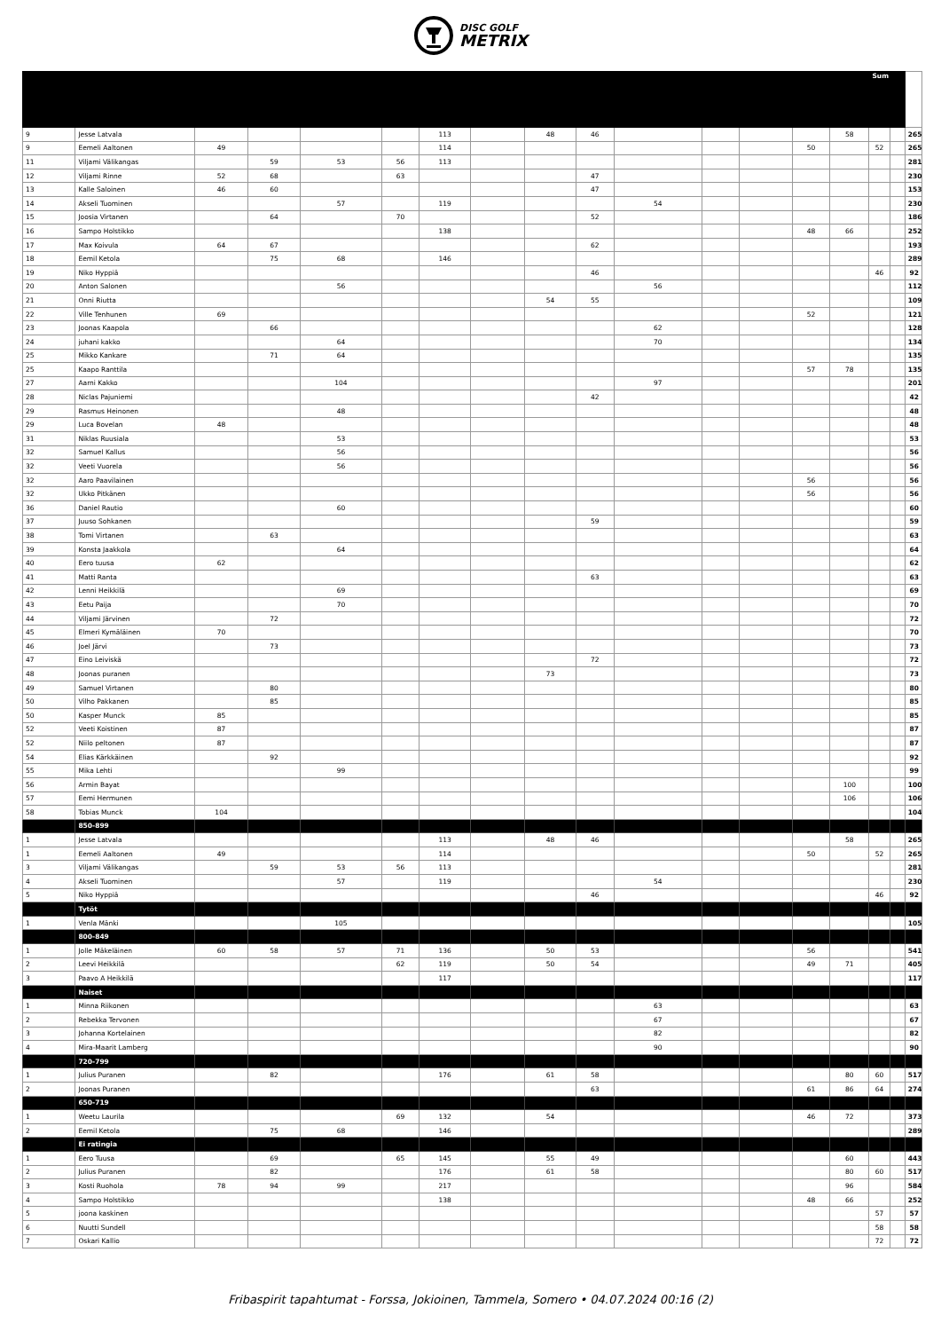DISC GOLF
METRIX
| | | | | | | | | | | | | | | | Sum | | |
| 9 | Jesse Latvala | | | | | 113 | | 48 | 46 | | | | | 58 | | | 265 |
| 9 | Eemeli Aaltonen | 49 | | | | 114 | | | | | | | 50 | | 52 | | 265 |
| 11 | Viljami Välikangas | | 59 | 53 | 56 | 113 | | | | | | | | | | | 281 |
| 12 | Viljami Rinne | 52 | 68 | | 63 | | | | 47 | | | | | | | | 230 |
| 13 | Kalle Saloinen | 46 | 60 | | | | | | 47 | | | | | | | | 153 |
| 14 | Akseli Tuominen | | | 57 | | 119 | | | | 54 | | | | | | | 230 |
| 15 | Joosia Virtanen | | 64 | | 70 | | | | 52 | | | | | | | | 186 |
| 16 | Sampo Holstikko | | | | | 138 | | | | | | | 48 | 66 | | | 252 |
| 17 | Max Koivula | 64 | 67 | | | | | | 62 | | | | | | | | 193 |
| 18 | Eemil Ketola | | 75 | 68 | | 146 | | | | | | | | | | | 289 |
| 19 | Niko Hyppiä | | | | | | | | 46 | | | | | | 46 | | 92 |
| 20 | Anton Salonen | | | 56 | | | | | | 56 | | | | | | | 112 |
| 21 | Onni Riutta | | | | | | | 54 | 55 | | | | | | | | 109 |
| 22 | Ville Tenhunen | 69 | | | | | | | | | | | 52 | | | | 121 |
| 23 | Joonas Kaapola | | 66 | | | | | | | 62 | | | | | | | 128 |
| 24 | juhani kakko | | | 64 | | | | | | 70 | | | | | | | 134 |
| 25 | Mikko Kankare | | 71 | 64 | | | | | | | | | | | | | 135 |
| 25 | Kaapo Ranttila | | | | | | | | | | | | 57 | 78 | | | 135 |
| 27 | Aarni Kakko | | | 104 | | | | | | 97 | | | | | | | 201 |
| 28 | Niclas Pajuniemi | | | | | | | | 42 | | | | | | | | 42 |
| 29 | Rasmus Heinonen | | | 48 | | | | | | | | | | | | | 48 |
| 29 | Luca Bovelan | 48 | | | | | | | | | | | | | | | 48 |
| 31 | Niklas Ruusiala | | | 53 | | | | | | | | | | | | | 53 |
| 32 | Samuel Kallus | | | 56 | | | | | | | | | | | | | 56 |
| 32 | Veeti Vuorela | | | 56 | | | | | | | | | | | | | 56 |
| 32 | Aaro Paavilainen | | | | | | | | | | | | 56 | | | | 56 |
| 32 | Ukko Pitkänen | | | | | | | | | | | | 56 | | | | 56 |
| 36 | Daniel Rautio | | | 60 | | | | | | | | | | | | | 60 |
| 37 | Juuso Sohkanen | | | | | | | | 59 | | | | | | | | 59 |
| 38 | Tomi Virtanen | | 63 | | | | | | | | | | | | | | 63 |
| 39 | Konsta Jaakkola | | | 64 | | | | | | | | | | | | | 64 |
| 40 | Eero tuusa | 62 | | | | | | | | | | | | | | | 62 |
| 41 | Matti Ranta | | | | | | | | 63 | | | | | | | | 63 |
| 42 | Lenni Heikkilä | | | 69 | | | | | | | | | | | | | 69 |
| 43 | Eetu Paija | | | 70 | | | | | | | | | | | | | 70 |
| 44 | Viljami Järvinen | | 72 | | | | | | | | | | | | | | 72 |
| 45 | Elmeri Kymäläinen | 70 | | | | | | | | | | | | | | | 70 |
| 46 | Joel Järvi | | 73 | | | | | | | | | | | | | | 73 |
| 47 | Eino Leiviskä | | | | | | | | 72 | | | | | | | | 72 |
| 48 | Joonas puranen | | | | | | | 73 | | | | | | | | | 73 |
| 49 | Samuel Virtanen | | 80 | | | | | | | | | | | | | | 80 |
| 50 | Vilho Pakkanen | | 85 | | | | | | | | | | | | | | 85 |
| 50 | Kasper Munck | 85 | | | | | | | | | | | | | | | 85 |
| 52 | Veeti Koistinen | 87 | | | | | | | | | | | | | | | 87 |
| 52 | Niilo peltonen | 87 | | | | | | | | | | | | | | | 87 |
| 54 | Elias Kärkkäinen | | 92 | | | | | | | | | | | | | | 92 |
| 55 | Mika Lehti | | | 99 | | | | | | | | | | | | | 99 |
| 56 | Armin Bayat | | | | | | | | | | | | | 100 | | | 100 |
| 57 | Eemi Hermunen | | | | | | | | | | | | | 106 | | | 106 |
| 58 | Tobias Munck | 104 | | | | | | | | | | | | | | | 104 |
| | 850-899 | | | | | | | | | | | | | | | | |
| 1 | Jesse Latvala | | | | | 113 | | 48 | 46 | | | | | 58 | | | 265 |
| 1 | Eemeli Aaltonen | 49 | | | | 114 | | | | | | | 50 | | 52 | | 265 |
| 3 | Viljami Välikangas | | 59 | 53 | 56 | 113 | | | | | | | | | | | 281 |
| 4 | Akseli Tuominen | | | 57 | | 119 | | | | 54 | | | | | | | 230 |
| 5 | Niko Hyppiä | | | | | | | | 46 | | | | | | 46 | | 92 |
| | Tytöt | | | | | | | | | | | | | | | | |
| 1 | Venla Mänki | | | 105 | | | | | | | | | | | | | 105 |
| | 800-849 | | | | | | | | | | | | | | | | |
| 1 | Jolle Mäkeläinen | 60 | 58 | 57 | 71 | 136 | | 50 | 53 | | | | 56 | | | | 541 |
| 2 | Leevi Heikkilä | | | | 62 | 119 | | 50 | 54 | | | | 49 | 71 | | | 405 |
| 3 | Paavo A Heikkilä | | | | | 117 | | | | | | | | | | | 117 |
| | Naiset | | | | | | | | | | | | | | | | |
| 1 | Minna Riikonen | | | | | | | | | 63 | | | | | | | 63 |
| 2 | Rebekka Tervonen | | | | | | | | | 67 | | | | | | | 67 |
| 3 | Johanna Kortelainen | | | | | | | | | 82 | | | | | | | 82 |
| 4 | Mira-Maarit Lamberg | | | | | | | | | 90 | | | | | | | 90 |
| | 720-799 | | | | | | | | | | | | | | | | |
| 1 | Julius Puranen | | 82 | | | 176 | | 61 | 58 | | | | | 80 | 60 | | 517 |
| 2 | Joonas Puranen | | | | | | | | 63 | | | | 61 | 86 | 64 | | 274 |
| | 650-719 | | | | | | | | | | | | | | | | |
| 1 | Weetu Laurila | | | | 69 | 132 | | 54 | | | | | 46 | 72 | | | 373 |
| 2 | Eemil Ketola | | 75 | 68 | | 146 | | | | | | | | | | | 289 |
| | Ei ratingia | | | | | | | | | | | | | | | | |
| 1 | Eero Tuusa | | 69 | | 65 | 145 | | 55 | 49 | | | | | 60 | | | 443 |
| 2 | Julius Puranen | | 82 | | | 176 | | 61 | 58 | | | | | 80 | 60 | | 517 |
| 3 | Kosti Ruohola | 78 | 94 | 99 | | 217 | | | | | | | | 96 | | | 584 |
| 4 | Sampo Holstikko | | | | | 138 | | | | | | | 48 | 66 | | | 252 |
| 5 | joona kaskinen | | | | | | | | | | | | | | 57 | | 57 |
| 6 | Nuutti Sundell | | | | | | | | | | | | | | 58 | | 58 |
| 7 | Oskari Kallio | | | | | | | | | | | | | | 72 | | 72 |
Fribaspirit tapahtumat - Forssa, Jokioinen, Tammela, Somero • 04.07.2024 00:16 (2)